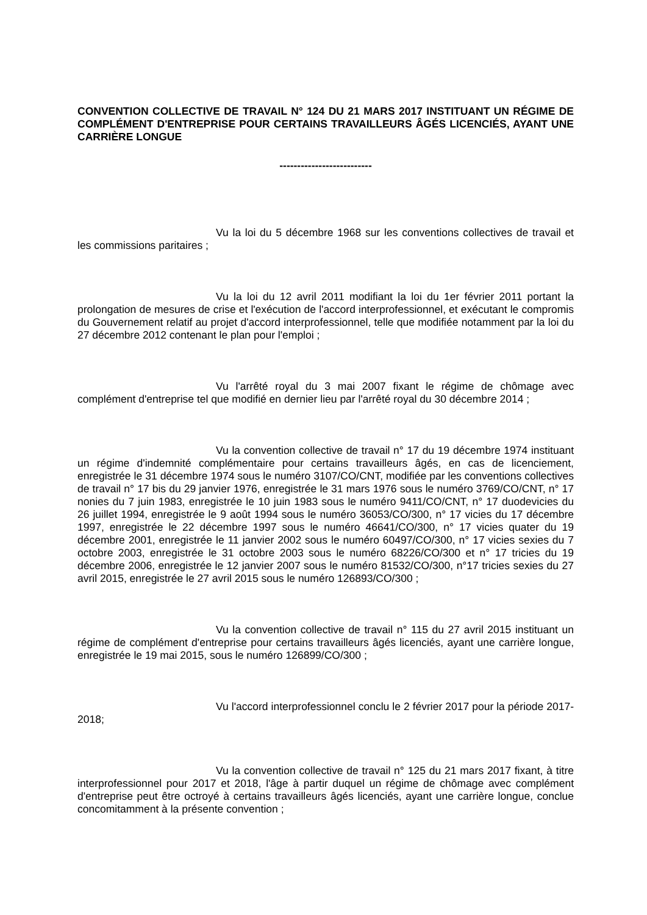CONVENTION COLLECTIVE DE TRAVAIL N° 124 DU 21 MARS 2017 INSTITUANT UN RÉGIME DE COMPLÉMENT D'ENTREPRISE POUR CERTAINS TRAVAILLEURS ÂGÉS LICENCIÉS, AYANT UNE CARRIÈRE LONGUE
--------------------------
Vu la loi du 5 décembre 1968 sur les conventions collectives de travail et les commissions paritaires ;
Vu la loi du 12 avril 2011 modifiant la loi du 1er février 2011 portant la prolongation de mesures de crise et l'exécution de l'accord interprofessionnel, et exécutant le compromis du Gouvernement relatif au projet d'accord interprofessionnel, telle que modifiée notamment par la loi du 27 décembre 2012 contenant le plan pour l'emploi ;
Vu l'arrêté royal du 3 mai 2007 fixant le régime de chômage avec complément d'entreprise tel que modifié en dernier lieu par l'arrêté royal du 30 décembre 2014 ;
Vu la convention collective de travail n° 17 du 19 décembre 1974 instituant un régime d'indemnité complémentaire pour certains travailleurs âgés, en cas de licenciement, enregistrée le 31 décembre 1974 sous le numéro 3107/CO/CNT, modifiée par les conventions collectives de travail n° 17 bis du 29 janvier 1976, enregistrée le 31 mars 1976 sous le numéro 3769/CO/CNT, n° 17 nonies du 7 juin 1983, enregistrée le 10 juin 1983 sous le numéro 9411/CO/CNT, n° 17 duodevicies du 26 juillet 1994, enregistrée le 9 août 1994 sous le numéro 36053/CO/300, n° 17 vicies du 17 décembre 1997, enregistrée le 22 décembre 1997 sous le numéro 46641/CO/300, n° 17 vicies quater du 19 décembre 2001, enregistrée le 11 janvier 2002 sous le numéro 60497/CO/300, n° 17 vicies sexies du 7 octobre 2003, enregistrée le 31 octobre 2003 sous le numéro 68226/CO/300 et n° 17 tricies du 19 décembre 2006, enregistrée le 12 janvier 2007 sous le numéro 81532/CO/300, n°17 tricies sexies du 27 avril 2015, enregistrée le 27 avril 2015 sous le numéro 126893/CO/300 ;
Vu la convention collective de travail n° 115 du 27 avril 2015 instituant un régime de complément d'entreprise pour certains travailleurs âgés licenciés, ayant une carrière longue, enregistrée le 19 mai 2015, sous le numéro 126899/CO/300 ;
Vu l'accord interprofessionnel conclu le 2 février 2017 pour la période 2017-2018;
Vu la convention collective de travail n° 125 du 21 mars 2017 fixant, à titre interprofessionnel pour 2017 et 2018, l'âge à partir duquel un régime de chômage avec complément d'entreprise peut être octroyé à certains travailleurs âgés licenciés, ayant une carrière longue, conclue concomitamment à la présente convention ;